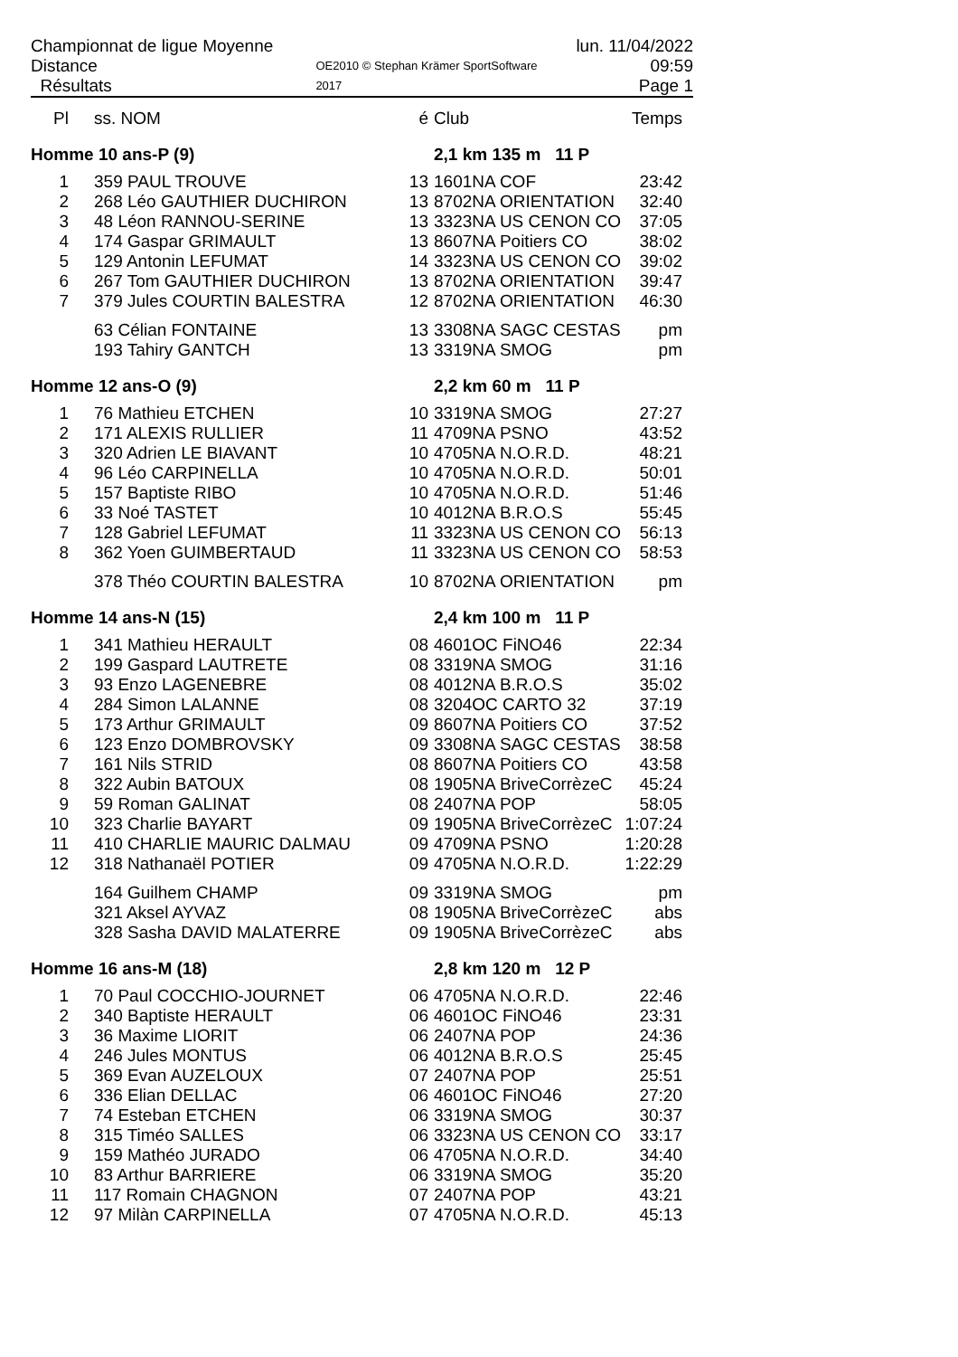Championnat de ligue Moyenne Distance
Résultats
OE2010 © Stephan Krämer SportSoftware 2017
lun. 11/04/2022 09:59
Page 1
| Pl | ss. NOM | é | Club | Temps |
| --- | --- | --- | --- | --- |
| Homme 10 ans-P (9) | | | 2,1 km 135 m 11 P | |
| 1 | 359 PAUL TROUVE | 13 | 1601NA COF | 23:42 |
| 2 | 268 Léo GAUTHIER DUCHIRON | 13 | 8702NA ORIENTATION | 32:40 |
| 3 | 48 Léon RANNOU-SERINE | 13 | 3323NA US CENON CO | 37:05 |
| 4 | 174 Gaspar GRIMAULT | 13 | 8607NA Poitiers CO | 38:02 |
| 5 | 129 Antonin LEFUMAT | 14 | 3323NA US CENON CO | 39:02 |
| 6 | 267 Tom GAUTHIER DUCHIRON | 13 | 8702NA ORIENTATION | 39:47 |
| 7 | 379 Jules COURTIN BALESTRA | 12 | 8702NA ORIENTATION | 46:30 |
| | 63 Célian FONTAINE | 13 | 3308NA SAGC CESTAS | pm |
| | 193 Tahiry GANTCH | 13 | 3319NA SMOG | pm |
| Homme 12 ans-O (9) | | | 2,2 km 60 m 11 P | |
| 1 | 76 Mathieu ETCHEN | 10 | 3319NA SMOG | 27:27 |
| 2 | 171 ALEXIS RULLIER | 11 | 4709NA PSNO | 43:52 |
| 3 | 320 Adrien LE BIAVANT | 10 | 4705NA N.O.R.D. | 48:21 |
| 4 | 96 Léo CARPINELLA | 10 | 4705NA N.O.R.D. | 50:01 |
| 5 | 157 Baptiste RIBO | 10 | 4705NA N.O.R.D. | 51:46 |
| 6 | 33 Noé TASTET | 10 | 4012NA B.R.O.S | 55:45 |
| 7 | 128 Gabriel LEFUMAT | 11 | 3323NA US CENON CO | 56:13 |
| 8 | 362 Yoen GUIMBERTAUD | 11 | 3323NA US CENON CO | 58:53 |
| | 378 Théo COURTIN BALESTRA | 10 | 8702NA ORIENTATION | pm |
| Homme 14 ans-N (15) | | | 2,4 km 100 m 11 P | |
| 1 | 341 Mathieu HERAULT | 08 | 4601OC FiNO46 | 22:34 |
| 2 | 199 Gaspard LAUTRETE | 08 | 3319NA SMOG | 31:16 |
| 3 | 93 Enzo LAGENEBRE | 08 | 4012NA B.R.O.S | 35:02 |
| 4 | 284 Simon LALANNE | 08 | 3204OC CARTO 32 | 37:19 |
| 5 | 173 Arthur GRIMAULT | 09 | 8607NA Poitiers CO | 37:52 |
| 6 | 123 Enzo DOMBROVSKY | 09 | 3308NA SAGC CESTAS | 38:58 |
| 7 | 161 Nils STRID | 08 | 8607NA Poitiers CO | 43:58 |
| 8 | 322 Aubin BATOUX | 08 | 1905NA BriveCorrèzeC | 45:24 |
| 9 | 59 Roman GALINAT | 08 | 2407NA POP | 58:05 |
| 10 | 323 Charlie BAYART | 09 | 1905NA BriveCorrèzeC | 1:07:24 |
| 11 | 410 CHARLIE MAURIC DALMAU | 09 | 4709NA PSNO | 1:20:28 |
| 12 | 318 Nathanaël POTIER | 09 | 4705NA N.O.R.D. | 1:22:29 |
| | 164 Guilhem CHAMP | 09 | 3319NA SMOG | pm |
| | 321 Aksel AYVAZ | 08 | 1905NA BriveCorrèzeC | abs |
| | 328 Sasha DAVID MALATERRE | 09 | 1905NA BriveCorrèzeC | abs |
| Homme 16 ans-M (18) | | | 2,8 km 120 m 12 P | |
| 1 | 70 Paul COCCHIO-JOURNET | 06 | 4705NA N.O.R.D. | 22:46 |
| 2 | 340 Baptiste HERAULT | 06 | 4601OC FiNO46 | 23:31 |
| 3 | 36 Maxime LIORIT | 06 | 2407NA POP | 24:36 |
| 4 | 246 Jules MONTUS | 06 | 4012NA B.R.O.S | 25:45 |
| 5 | 369 Evan AUZELOUX | 07 | 2407NA POP | 25:51 |
| 6 | 336 Elian DELLAC | 06 | 4601OC FiNO46 | 27:20 |
| 7 | 74 Esteban ETCHEN | 06 | 3319NA SMOG | 30:37 |
| 8 | 315 Timéo SALLES | 06 | 3323NA US CENON CO | 33:17 |
| 9 | 159 Mathéo JURADO | 06 | 4705NA N.O.R.D. | 34:40 |
| 10 | 83 Arthur BARRIERE | 06 | 3319NA SMOG | 35:20 |
| 11 | 117 Romain CHAGNON | 07 | 2407NA POP | 43:21 |
| 12 | 97 Milàn CARPINELLA | 07 | 4705NA N.O.R.D. | 45:13 |